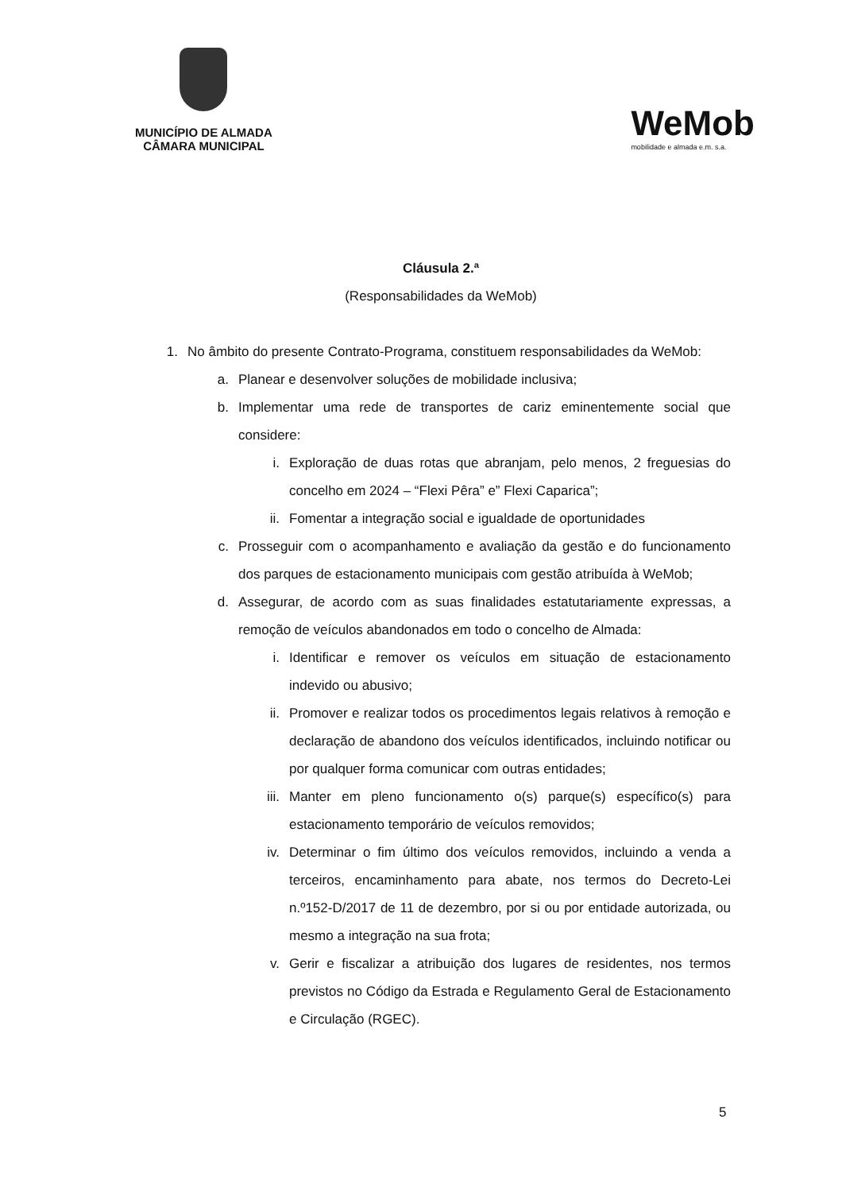MUNICÍPIO DE ALMADA
CÂMARA MUNICIPAL
WeMob
mobilidade e almada e.m. s.a.
Cláusula 2.ª
(Responsabilidades da WeMob)
1. No âmbito do presente Contrato-Programa, constituem responsabilidades da WeMob:
a. Planear e desenvolver soluções de mobilidade inclusiva;
b. Implementar uma rede de transportes de cariz eminentemente social que considere:
i. Exploração de duas rotas que abranjam, pelo menos, 2 freguesias do concelho em 2024 – “Flexi Pêra” e” Flexi Caparica”;
ii. Fomentar a integração social e igualdade de oportunidades
c. Prosseguir com o acompanhamento e avaliação da gestão e do funcionamento dos parques de estacionamento municipais com gestão atribuída à WeMob;
d. Assegurar, de acordo com as suas finalidades estatutariamente expressas, a remoção de veículos abandonados em todo o concelho de Almada:
i. Identificar e remover os veículos em situação de estacionamento indevido ou abusivo;
ii. Promover e realizar todos os procedimentos legais relativos à remoção e declaração de abandono dos veículos identificados, incluindo notificar ou por qualquer forma comunicar com outras entidades;
iii. Manter em pleno funcionamento o(s) parque(s) específico(s) para estacionamento temporário de veículos removidos;
iv. Determinar o fim último dos veículos removidos, incluindo a venda a terceiros, encaminhamento para abate, nos termos do Decreto-Lei n.º152-D/2017 de 11 de dezembro, por si ou por entidade autorizada, ou mesmo a integração na sua frota;
v. Gerir e fiscalizar a atribuição dos lugares de residentes, nos termos previstos no Código da Estrada e Regulamento Geral de Estacionamento e Circulação (RGEC).
5